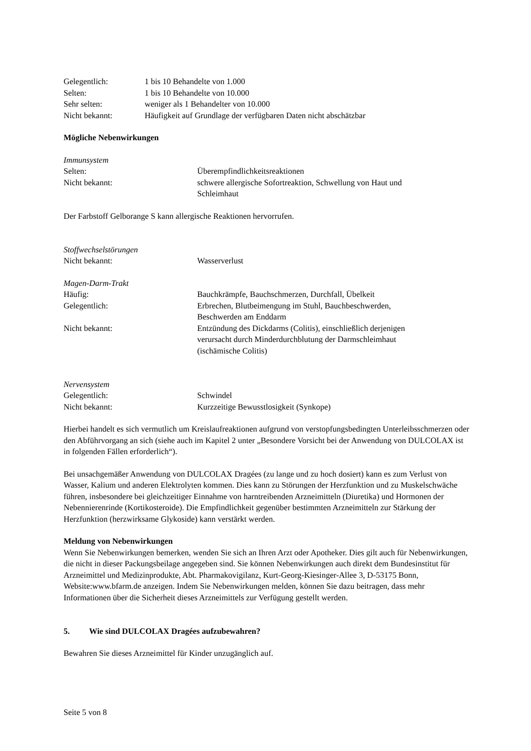| Gelegentlich: | 1 bis 10 Behandelte von 1.000 |
| Selten: | 1 bis 10 Behandelte von 10.000 |
| Sehr selten: | weniger als 1 Behandelter von 10.000 |
| Nicht bekannt: | Häufigkeit auf Grundlage der verfügbaren Daten nicht abschätzbar |
Mögliche Nebenwirkungen
Immunsystem
| Selten: | Überempfindlichkeitsreaktionen |
| Nicht bekannt: | schwere allergische Sofortreaktion, Schwellung von Haut und Schleimhaut |
Der Farbstoff Gelborange S kann allergische Reaktionen hervorrufen.
Stoffwechselstörungen
| Nicht bekannt: | Wasserverlust |
Magen-Darm-Trakt
| Häufig: | Bauchkrämpfe, Bauchschmerzen, Durchfall, Übelkeit |
| Gelegentlich: | Erbrechen, Blutbeimengung im Stuhl, Bauchbeschwerden, Beschwerden am Enddarm |
| Nicht bekannt: | Entzündung des Dickdarms (Colitis), einschließlich derjenigen verursacht durch Minderdurchblutung der Darmschleimhaut (ischämische Colitis) |
Nervensystem
| Gelegentlich: | Schwindel |
| Nicht bekannt: | Kurzzeitige Bewusstlosigkeit (Synkope) |
Hierbei handelt es sich vermutlich um Kreislaufreaktionen aufgrund von verstopfungsbedingten Unterleibsschmerzen oder den Abführvorgang an sich (siehe auch im Kapitel 2 unter „Besondere Vorsicht bei der Anwendung von DULCOLAX ist in folgenden Fällen erforderlich“).
Bei unsachgemäßer Anwendung von DULCOLAX Dragées (zu lange und zu hoch dosiert) kann es zum Verlust von Wasser, Kalium und anderen Elektrolyten kommen. Dies kann zu Störungen der Herzfunktion und zu Muskelschwäche führen, insbesondere bei gleichzeitiger Einnahme von harntreibenden Arzneimitteln (Diuretika) und Hormonen der Nebennierenrinde (Kortikosteroide). Die Empfindlichkeit gegenüber bestimmten Arzneimitteln zur Stärkung der Herzfunktion (herzwirksame Glykoside) kann verstärkt werden.
Meldung von Nebenwirkungen
Wenn Sie Nebenwirkungen bemerken, wenden Sie sich an Ihren Arzt oder Apotheker. Dies gilt auch für Nebenwirkungen, die nicht in dieser Packungsbeilage angegeben sind. Sie können Nebenwirkungen auch direkt dem Bundesinstitut für Arzneimittel und Medizinprodukte, Abt. Pharmakovigilanz, Kurt-Georg-Kiesinger-Allee 3, D-53175 Bonn, Website:www.bfarm.de anzeigen. Indem Sie Nebenwirkungen melden, können Sie dazu beitragen, dass mehr Informationen über die Sicherheit dieses Arzneimittels zur Verfügung gestellt werden.
5. Wie sind DULCOLAX Dragées aufzubewahren?
Bewahren Sie dieses Arzneimittel für Kinder unzugänglich auf.
Seite 5 von 8